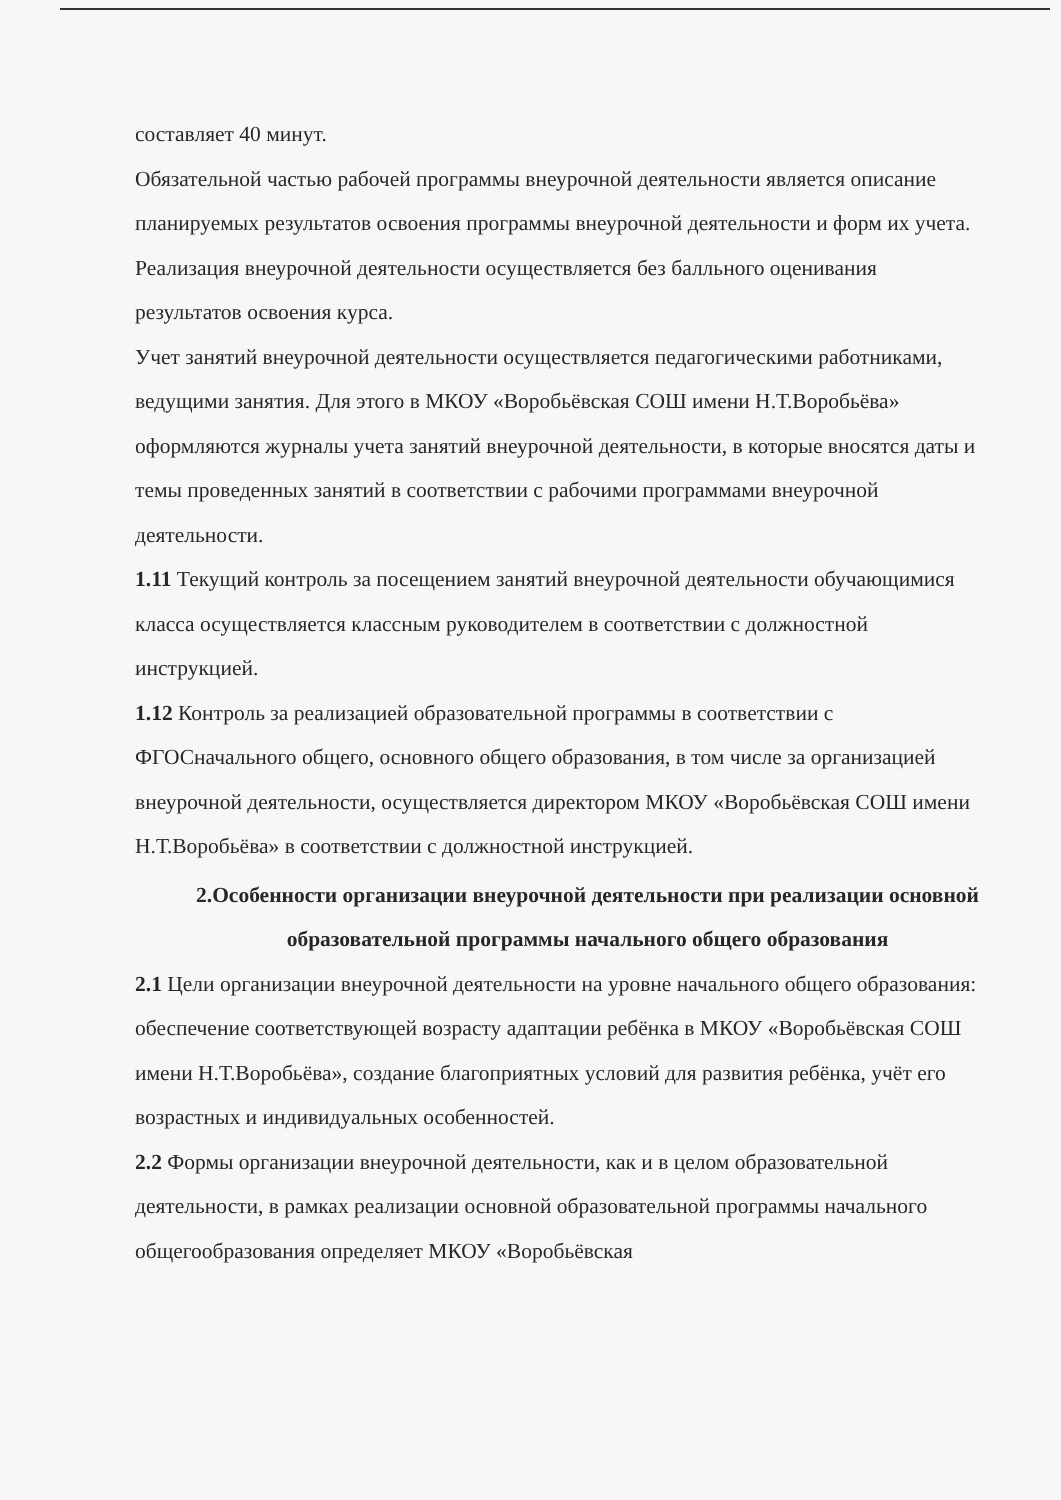составляет 40 минут.
Обязательной частью рабочей программы внеурочной деятельности является описание планируемых результатов освоения программы внеурочной деятельности и форм их учета. Реализация внеурочной деятельности осуществляется без балльного оценивания результатов освоения курса.
Учет занятий внеурочной деятельности осуществляется педагогическими работниками, ведущими занятия. Для этого в МКОУ «Воробьёвская СОШ имени Н.Т.Воробьёва» оформляются журналы учета занятий внеурочной деятельности, в которые вносятся даты и темы проведенных занятий в соответствии с рабочими программами внеурочной деятельности.
1.11 Текущий контроль за посещением занятий внеурочной деятельности обучающимися класса осуществляется классным руководителем в соответствии с должностной инструкцией.
1.12 Контроль за реализацией образовательной программы в соответствии с ФГОСначального общего, основного общего образования, в том числе за организацией внеурочной деятельности, осуществляется директором МКОУ «Воробьёвская СОШ имени Н.Т.Воробьёва» в соответствии с должностной инструкцией.
2.Особенности организации внеурочной деятельности при реализации основной образовательной программы начального общего образования
2.1 Цели организации внеурочной деятельности на уровне начального общего образования: обеспечение соответствующей возрасту адаптации ребёнка в МКОУ «Воробьёвская СОШ имени Н.Т.Воробьёва», создание благоприятных условий для развития ребёнка, учёт его возрастных и индивидуальных особенностей.
2.2 Формы организации внеурочной деятельности, как и в целом образовательной деятельности, в рамках реализации основной образовательной программы начального общегообразования определяет МКОУ «Воробьёвская